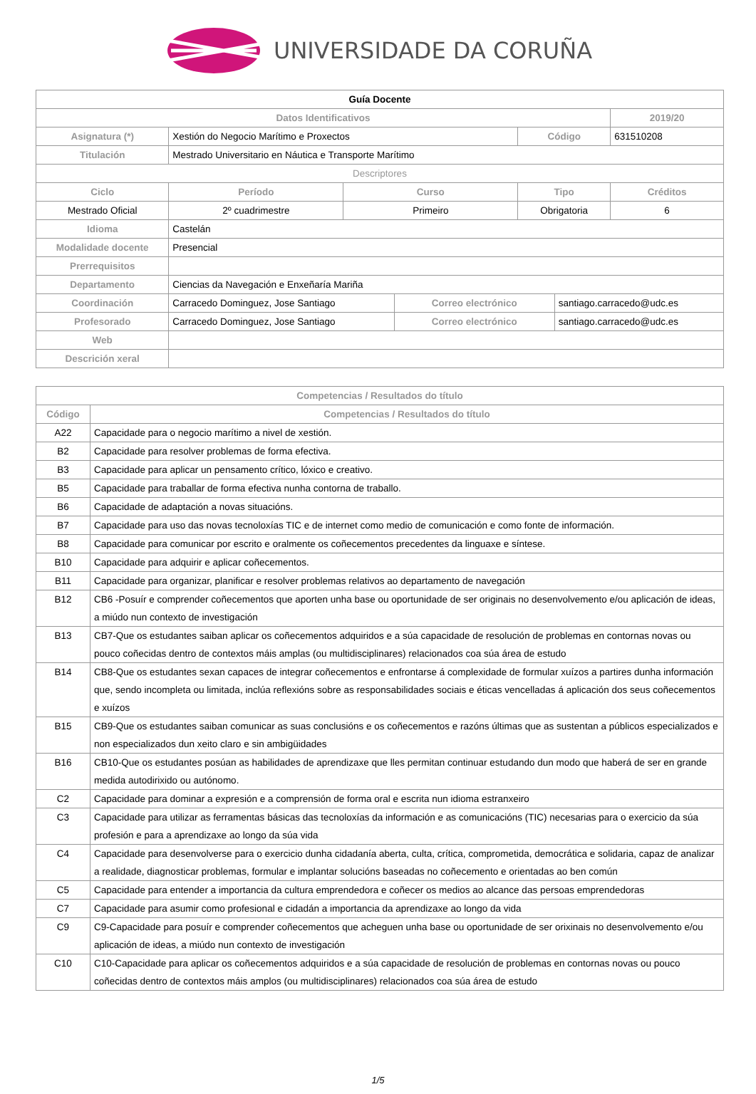UNIVERSIDADE DA CORUÑA
| Guía Docente | | | | | | |
| Datos Identificativos | | | | | | 2019/20 |
| Asignatura (*) | Xestión do Negocio Marítimo e Proxectos | | | Código | | 631510208 |
| Titulación | Mestrado Universitario en Náutica e Transporte Marítimo | | | | | |
| Descriptores | | | | | | |
| Ciclo | Período | Curso | | Tipo | | Créditos |
| Mestrado Oficial | 2º cuadrimestre | Primeiro | | Obrigatoria | | 6 |
| Idioma | Castelán | | | | | |
| Modalidade docente | Presencial | | | | | |
| Prerrequisitos | | | | | | |
| Departamento | Ciencias da Navegación e Enxeñaría Mariña | | | | | |
| Coordinación | Carracedo Dominguez, Jose Santiago | | Correo electrónico | | santiago.carracedo@udc.es | |
| Profesorado | Carracedo Dominguez, Jose Santiago | | Correo electrónico | | santiago.carracedo@udc.es | |
| Web | | | | | | |
| Descrición xeral | | | | | | |
| Competencias / Resultados do título | |
| --- | --- |
| Código | Competencias / Resultados do título |
| A22 | Capacidade para o negocio marítimo a nivel de xestión. |
| B2 | Capacidade para resolver problemas de forma efectiva. |
| B3 | Capacidade para aplicar un pensamento crítico, lóxico e creativo. |
| B5 | Capacidade para traballar de forma efectiva nunha contorna de traballo. |
| B6 | Capacidade de adaptación a novas situacións. |
| B7 | Capacidade para uso das novas tecnoloxías TIC e de internet como medio de comunicación e como fonte de información. |
| B8 | Capacidade para comunicar por escrito e oralmente os coñecementos precedentes da linguaxe e síntese. |
| B10 | Capacidade para adquirir e aplicar coñecementos. |
| B11 | Capacidade para organizar, planificar e resolver problemas relativos ao departamento de navegación |
| B12 | CB6 -Posuír e comprender coñecementos que aporten unha base ou oportunidade de ser originais no desenvolvemento e/ou aplicación de ideas, a miúdo nun contexto de investigación |
| B13 | CB7-Que os estudantes saiban aplicar os coñecementos adquiridos e a súa capacidade de resolución de problemas en contornas novas ou pouco coñecidas dentro de contextos máis amplas (ou multidisciplinares) relacionados coa súa área de estudo |
| B14 | CB8-Que os estudantes sexan capaces de integrar coñecementos e enfrontarse á complexidade de formular xuízos a partires dunha información que, sendo incompleta ou limitada, inclúa reflexións sobre as responsabilidades sociais e éticas vencelladas á aplicación dos seus coñecementos e xuízos |
| B15 | CB9-Que os estudantes saiban comunicar as suas conclusións e os coñecementos e razóns últimas que as sustentan a públicos especializados e non especializados dun xeito claro e sin ambigüidades |
| B16 | CB10-Que os estudantes posúan as habilidades de aprendizaxe que lles permitan continuar estudando dun modo que haberá de ser en grande medida autodirixido ou autónomo. |
| C2 | Capacidade para dominar a expresión e a comprensión de forma oral e escrita nun idioma estranxeiro |
| C3 | Capacidade para utilizar as ferramentas básicas das tecnoloxías da información e as comunicacións (TIC) necesarias para o exercicio da súa profesión e para a aprendizaxe ao longo da súa vida |
| C4 | Capacidade para desenvolverse para o exercicio dunha cidadanía aberta, culta, crítica, comprometida, democrática e solidaria, capaz de analizar a realidade, diagnosticar problemas, formular e implantar solucións baseadas no coñecemento e orientadas ao ben común |
| C5 | Capacidade para entender a importancia da cultura emprendedora e coñecer os medios ao alcance das persoas emprendedoras |
| C7 | Capacidade para asumir como profesional e cidadán a importancia da aprendizaxe ao longo da vida |
| C9 | C9-Capacidade para posuír e comprender coñecementos que acheguen unha base ou oportunidade de ser orixinais no desenvolvemento e/ou aplicación de ideas, a miúdo nun contexto de investigación |
| C10 | C10-Capacidade para aplicar os coñecementos adquiridos e a súa capacidade de resolución de problemas en contornas novas ou pouco coñecidas dentro de contextos máis amplos (ou multidisciplinares) relacionados coa súa área de estudo |
1/5